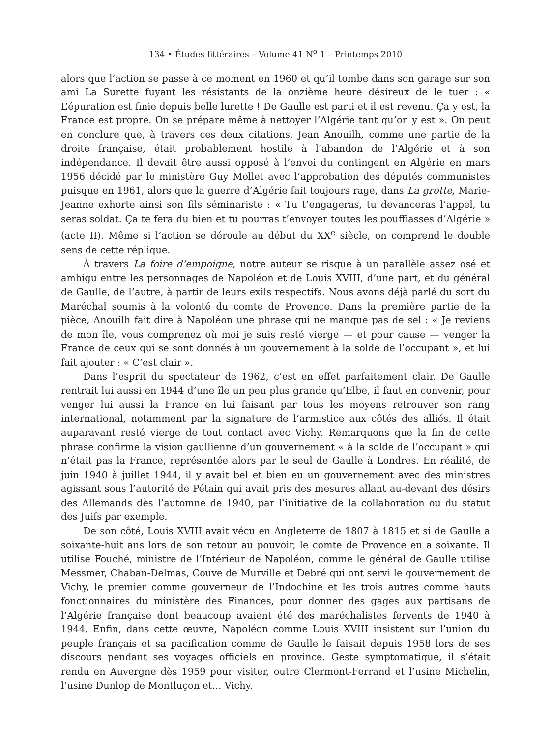134 • Études littéraires – Volume 41 N<sup>o</sup> 1 – Printemps 2010
alors que l’action se passe à ce moment en 1960 et qu’il tombe dans son garage sur son ami La Surette fuyant les résistants de la onzième heure désireux de le tuer : « L’épuration est finie depuis belle lurette ! De Gaulle est parti et il est revenu. Ça y est, la France est propre. On se prépare même à nettoyer l’Algérie tant qu’on y est ». On peut en conclure que, à travers ces deux citations, Jean Anouilh, comme une partie de la droite française, était probablement hostile à l’abandon de l’Algérie et à son indépendance. Il devait être aussi opposé à l’envoi du contingent en Algérie en mars 1956 décidé par le ministère Guy Mollet avec l’approbation des députés communistes puisque en 1961, alors que la guerre d’Algérie fait toujours rage, dans La grotte, Marie-Jeanne exhorte ainsi son fils séminariste : « Tu t’engageras, tu devanceras l’appel, tu seras soldat. Ça te fera du bien et tu pourras t’envoyer toutes les pouffiasses d’Algérie » (acte II). Même si l’action se déroule au début du XX<sup>e</sup> siècle, on comprend le double sens de cette réplique.
À travers La foire d’empoigne, notre auteur se risque à un parallèle assez osé et ambigu entre les personnages de Napoléon et de Louis XVIII, d’une part, et du général de Gaulle, de l’autre, à partir de leurs exils respectifs. Nous avons déjà parlé du sort du Maréchal soumis à la volonté du comte de Provence. Dans la première partie de la pièce, Anouilh fait dire à Napoléon une phrase qui ne manque pas de sel : « Je reviens de mon île, vous comprenez où moi je suis resté vierge — et pour cause — venger la France de ceux qui se sont donnés à un gouvernement à la solde de l’occupant », et lui fait ajouter : « C’est clair ».
Dans l’esprit du spectateur de 1962, c’est en effet parfaitement clair. De Gaulle rentrait lui aussi en 1944 d’une île un peu plus grande qu’Elbe, il faut en convenir, pour venger lui aussi la France en lui faisant par tous les moyens retrouver son rang international, notamment par la signature de l’armistice aux côtés des alliés. Il était auparavant resté vierge de tout contact avec Vichy. Remarquons que la fin de cette phrase confirme la vision gaullienne d’un gouvernement « à la solde de l’occupant » qui n’était pas la France, représentée alors par le seul de Gaulle à Londres. En réalité, de juin 1940 à juillet 1944, il y avait bel et bien eu un gouvernement avec des ministres agissant sous l’autorité de Pétain qui avait pris des mesures allant au-devant des désirs des Allemands dès l’automne de 1940, par l’initiative de la collaboration ou du statut des Juifs par exemple.
De son côté, Louis XVIII avait vécu en Angleterre de 1807 à 1815 et si de Gaulle a soixante-huit ans lors de son retour au pouvoir, le comte de Provence en a soixante. Il utilise Fouché, ministre de l’Intérieur de Napoléon, comme le général de Gaulle utilise Messmer, Chaban-Delmas, Couve de Murville et Debré qui ont servi le gouvernement de Vichy, le premier comme gouverneur de l’Indochine et les trois autres comme hauts fonctionnaires du ministère des Finances, pour donner des gages aux partisans de l’Algérie française dont beaucoup avaient été des maréchalistes fervents de 1940 à 1944. Enfin, dans cette œuvre, Napoléon comme Louis XVIII insistent sur l’union du peuple français et sa pacification comme de Gaulle le faisait depuis 1958 lors de ses discours pendant ses voyages officiels en province. Geste symptomatique, il s’était rendu en Auvergne dès 1959 pour visiter, outre Clermont-Ferrand et l’usine Michelin, l’usine Dunlop de Montluçon et… Vichy.